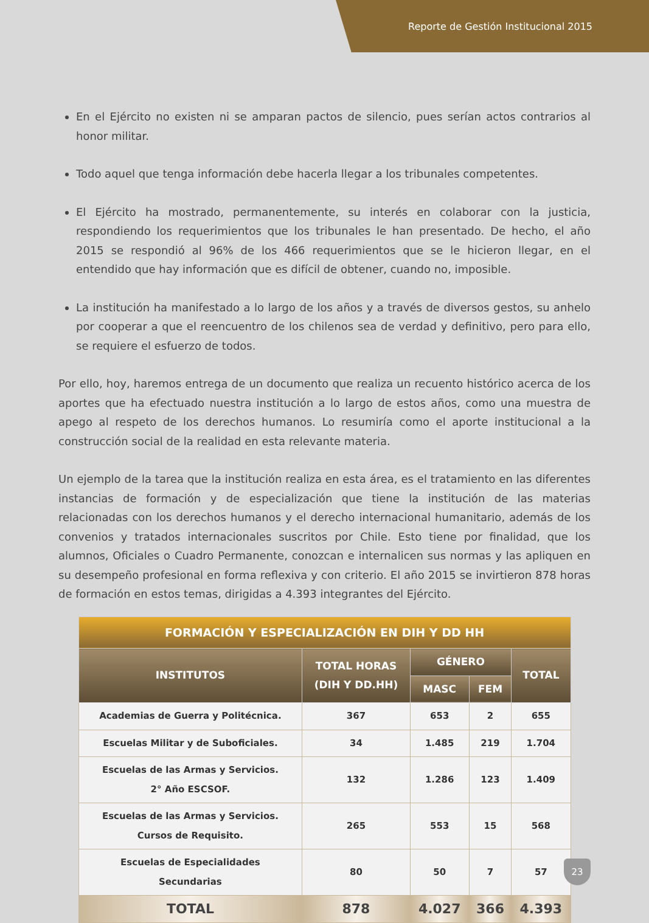Reporte de Gestión Institucional 2015
En el Ejército no existen ni se amparan pactos de silencio, pues serían actos contrarios al honor militar.
Todo aquel que tenga información debe hacerla llegar a los tribunales competentes.
El Ejército ha mostrado, permanentemente, su interés en colaborar con la justicia, respondiendo los requerimientos que los tribunales le han presentado. De hecho, el año 2015 se respondió al 96% de los 466 requerimientos que se le hicieron llegar, en el entendido que hay información que es difícil de obtener, cuando no, imposible.
La institución ha manifestado a lo largo de los años y a través de diversos gestos, su anhelo por cooperar a que el reencuentro de los chilenos sea de verdad y definitivo, pero para ello, se requiere el esfuerzo de todos.
Por ello, hoy, haremos entrega de un documento que realiza un recuento histórico acerca de los aportes que ha efectuado nuestra institución a lo largo de estos años, como una muestra de apego al respeto de los derechos humanos. Lo resumiría como el aporte institucional a la construcción social de la realidad en esta relevante materia.
Un ejemplo de la tarea que la institución realiza en esta área, es el tratamiento en las diferentes instancias de formación y de especialización que tiene la institución de las materias relacionadas con los derechos humanos y el derecho internacional humanitario, además de los convenios y tratados internacionales suscritos por Chile. Esto tiene por finalidad, que los alumnos, Oficiales o Cuadro Permanente, conozcan e internalicen sus normas y las apliquen en su desempeño profesional en forma reflexiva y con criterio. El año 2015 se invirtieron 878 horas de formación en estos temas, dirigidas a 4.393 integrantes del Ejército.
| FORMACIÓN Y ESPECIALIZACIÓN EN DIH Y DD HH | | | | |
| --- | --- | --- | --- | --- |
| INSTITUTOS | TOTAL HORAS (DIH Y DD.HH) | GÉNERO | | TOTAL |
| | | MASC | FEM | |
| Academias de Guerra y Politécnica. | 367 | 653 | 2 | 655 |
| Escuelas Militar y de Suboficiales. | 34 | 1.485 | 219 | 1.704 |
| Escuelas de las Armas y Servicios. 2° Año ESCSOF. | 132 | 1.286 | 123 | 1.409 |
| Escuelas de las Armas y Servicios. Cursos de Requisito. | 265 | 553 | 15 | 568 |
| Escuelas de Especialidades Secundarias | 80 | 50 | 7 | 57 |
| TOTAL | 878 | 4.027 | 366 | 4.393 |
23